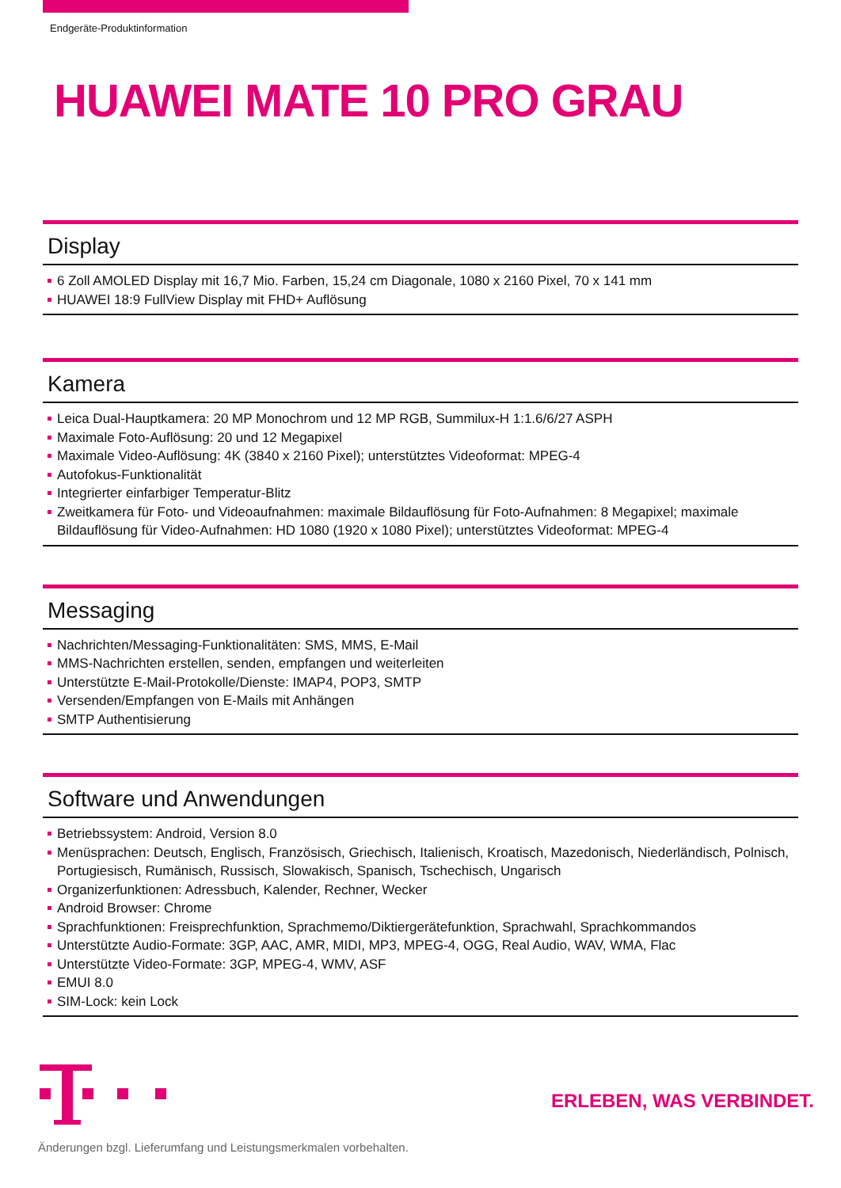Endgeräte-Produktinformation
HUAWEI MATE 10 PRO GRAU
Display
6 Zoll AMOLED Display mit 16,7 Mio. Farben, 15,24 cm Diagonale, 1080 x 2160 Pixel, 70 x 141 mm
HUAWEI 18:9 FullView Display mit FHD+ Auflösung
Kamera
Leica Dual-Hauptkamera: 20 MP Monochrom und 12 MP RGB, Summilux-H 1:1.6/6/27 ASPH
Maximale Foto-Auflösung: 20 und 12 Megapixel
Maximale Video-Auflösung: 4K (3840 x 2160 Pixel); unterstütztes Videoformat: MPEG-4
Autofokus-Funktionalität
Integrierter einfarbiger Temperatur-Blitz
Zweitkamera für Foto- und Videoaufnahmen: maximale Bildauflösung für Foto-Aufnahmen: 8 Megapixel; maximale Bildauflösung für Video-Aufnahmen: HD 1080 (1920 x 1080 Pixel); unterstütztes Videoformat: MPEG-4
Messaging
Nachrichten/Messaging-Funktionalitäten: SMS, MMS, E-Mail
MMS-Nachrichten erstellen, senden, empfangen und weiterleiten
Unterstützte E-Mail-Protokolle/Dienste: IMAP4, POP3, SMTP
Versenden/Empfangen von E-Mails mit Anhängen
SMTP Authentisierung
Software und Anwendungen
Betriebssystem: Android, Version 8.0
Menüsprachen: Deutsch, Englisch, Französisch, Griechisch, Italienisch, Kroatisch, Mazedonisch, Niederländisch, Polnisch, Portugiesisch, Rumänisch, Russisch, Slowakisch, Spanisch, Tschechisch, Ungarisch
Organizerfunktionen: Adressbuch, Kalender, Rechner, Wecker
Android Browser: Chrome
Sprachfunktionen: Freisprechfunktion, Sprachmemo/Diktiergerätefunktion, Sprachwahl, Sprachkommandos
Unterstützte Audio-Formate: 3GP, AAC, AMR, MIDI, MP3, MPEG-4, OGG, Real Audio, WAV, WMA, Flac
Unterstützte Video-Formate: 3GP, MPEG-4, WMV, ASF
EMUI 8.0
SIM-Lock: kein Lock
ERLEBEN, WAS VERBINDET.
Änderungen bzgl. Lieferumfang und Leistungsmerkmalen vorbehalten.